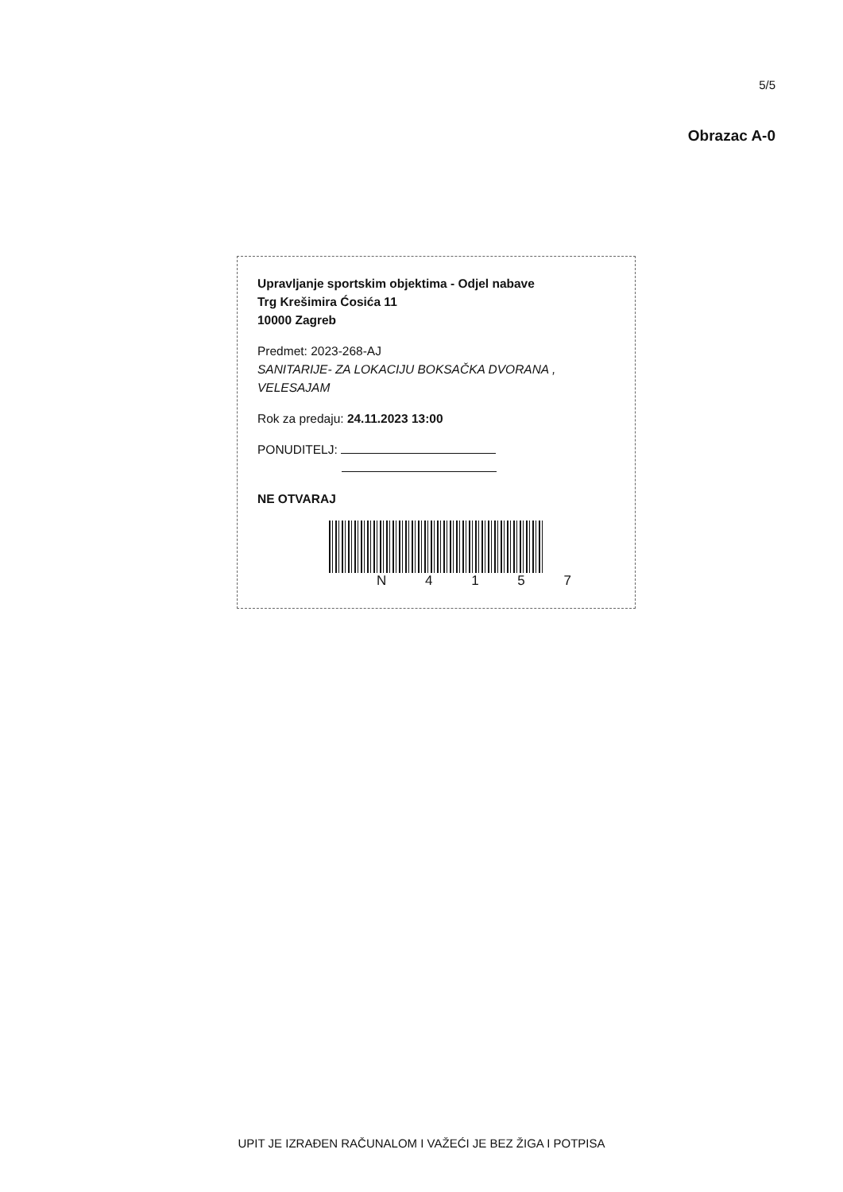5/5
Obrazac A-0
Upravljanje sportskim objektima - Odjel nabave
Trg Krešimira Ćosića 11
10000 Zagreb
Predmet: 2023-268-AJ
SANITARIJE- ZA LOKACIJU BOKSAČKA DVORANA , VELESAJAM
Rok za predaju: 24.11.2023 13:00
PONUDITELJ:
NE OTVARAJ
N 4 1 5 7
UPIT JE IZRAĐEN RAČUNALOM I VAŽEĆI JE BEZ ŽIGA I POTPISA